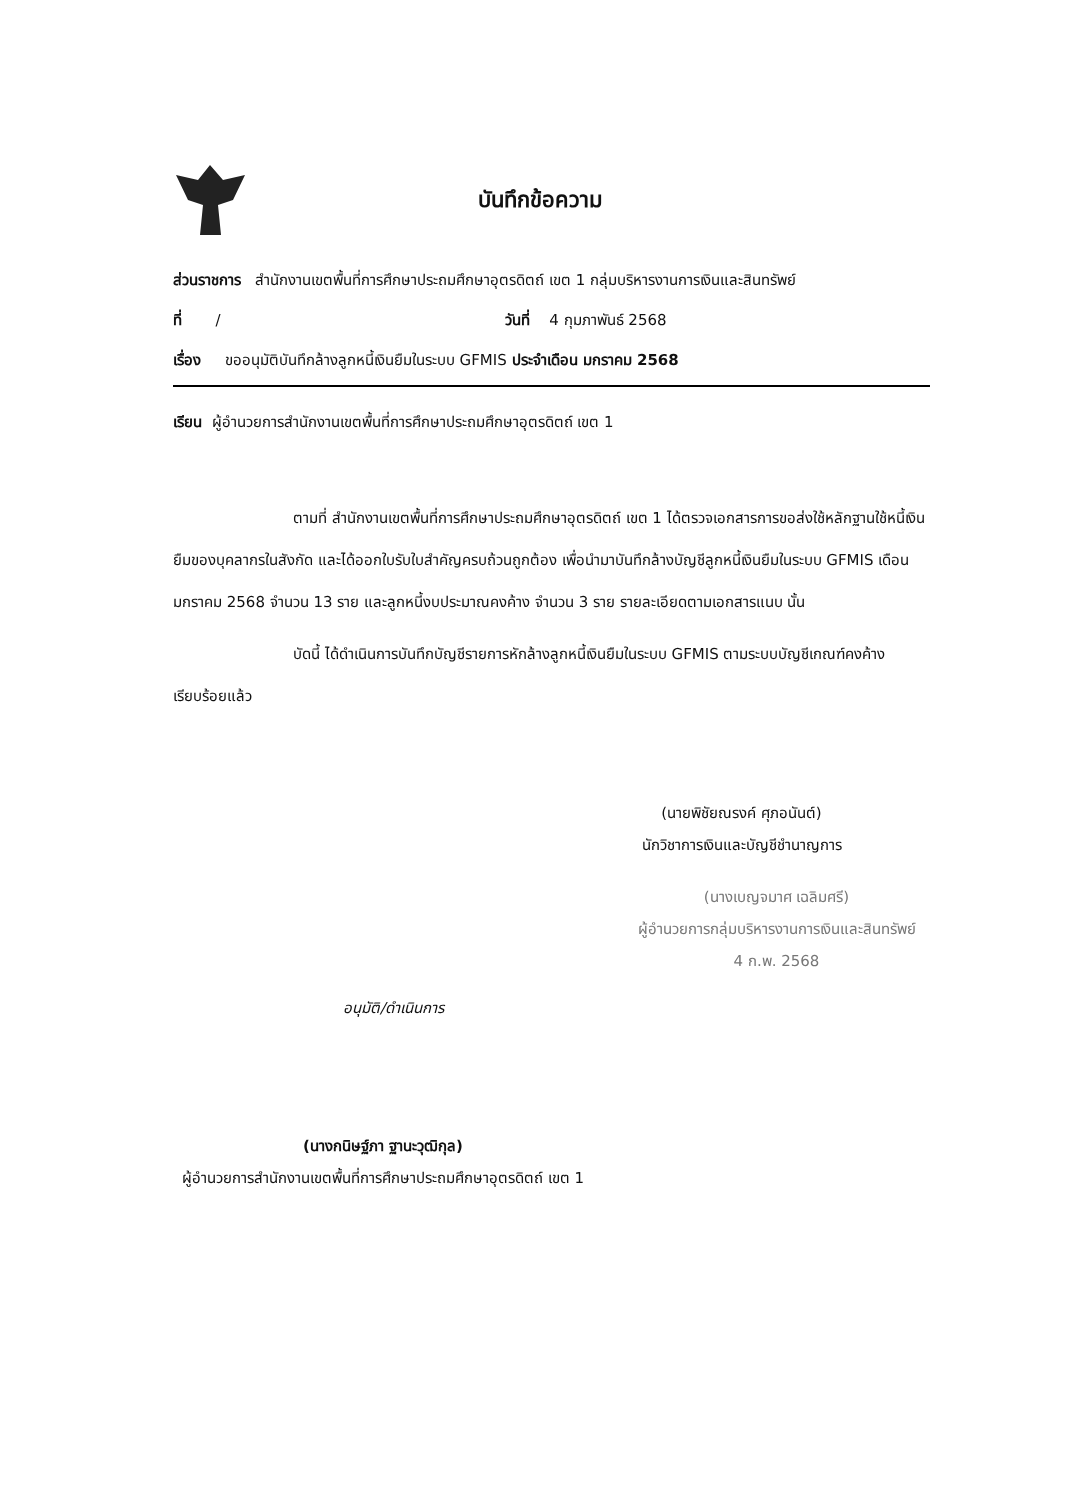บันทึกข้อความ
ส่วนราชการ สำนักงานเขตพื้นที่การศึกษาประถมศึกษาอุตรดิตถ์ เขต 1 กลุ่มบริหารงานการเงินและสินทรัพย์
ที่ / วันที่ 4 กุมภาพันธ์ 2568
เรื่อง ขออนุมัติบันทึกล้างลูกหนี้เงินยืมในระบบ GFMIS ประจำเดือน มกราคม 2568
เรียน ผู้อำนวยการสำนักงานเขตพื้นที่การศึกษาประถมศึกษาอุตรดิตถ์ เขต 1
ตามที่ สำนักงานเขตพื้นที่การศึกษาประถมศึกษาอุตรดิตถ์ เขต 1 ได้ตรวจเอกสารการขอส่งใช้หลักฐานใช้หนี้เงินยืมของบุคลากรในสังกัด และได้ออกใบรับใบสำคัญครบถ้วนถูกต้อง เพื่อนำมาบันทึกล้างบัญชีลูกหนี้เงินยืมในระบบ GFMIS เดือน มกราคม 2568 จำนวน 13 ราย และลูกหนี้งบประมาณคงค้าง จำนวน 3 ราย รายละเอียดตามเอกสารแนบ นั้น
บัดนี้ ได้ดำเนินการบันทึกบัญชีรายการหักล้างลูกหนี้เงินยืมในระบบ GFMIS ตามระบบบัญชีเกณฑ์คงค้างเรียบร้อยแล้ว
(นายพิชัยณรงค์ ศุภอนันต์)
นักวิชาการเงินและบัญชีชำนาญการ
(นางเบญจมาศ เฉลิมศรี)
ผู้อำนวยการกลุ่มบริหารงานการเงินและสินทรัพย์
4 ก.พ. 2568
อนุมัติ/ดำเนินการ
(นางกนิษฐ์ภา ฐานะวุฒิกุล)
ผู้อำนวยการสำนักงานเขตพื้นที่การศึกษาประถมศึกษาอุตรดิตถ์ เขต 1